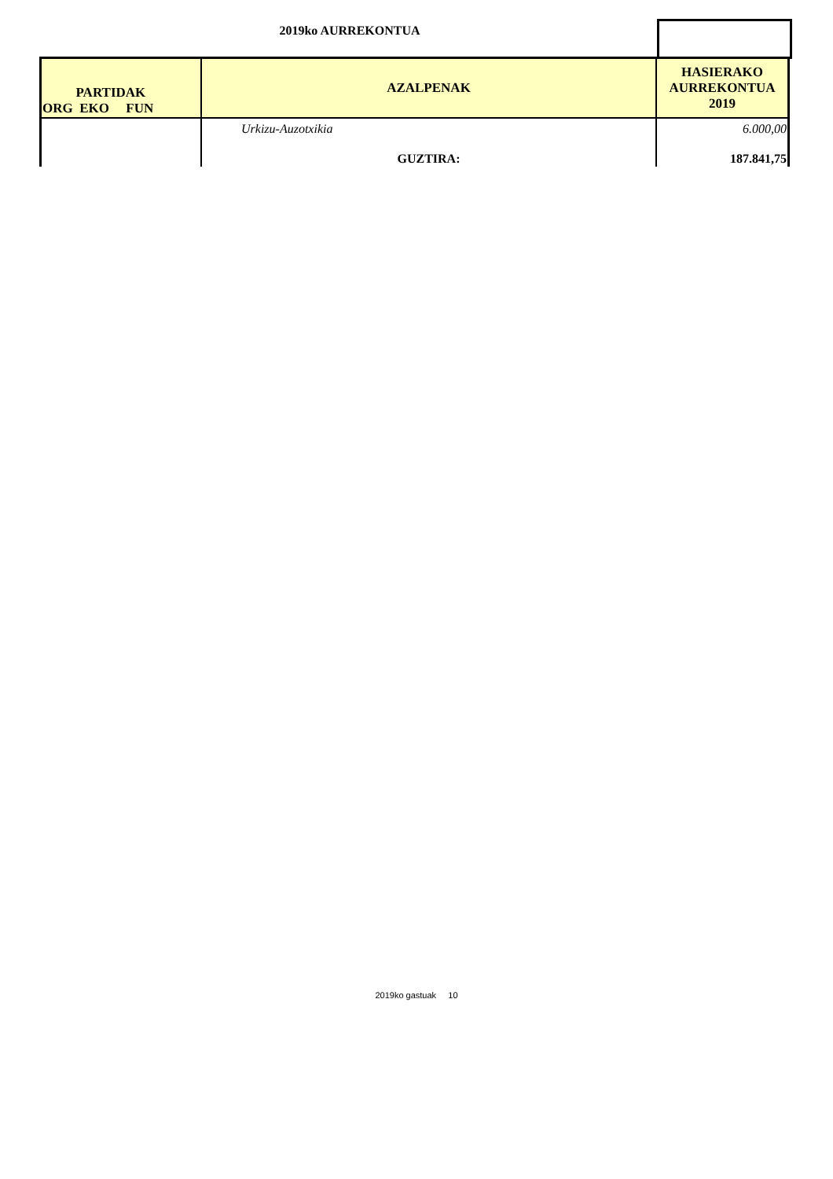2019ko AURREKONTUA
| PARTIDAK ORG EKO FUN | AZALPENAK | HASIERAKO AURREKONTUA 2019 |
| --- | --- | --- |
| | Urkizu-Auzotxikia | 6.000,00 |
| | GUZTIRA: | 187.841,75 |
2019ko gastuak 10